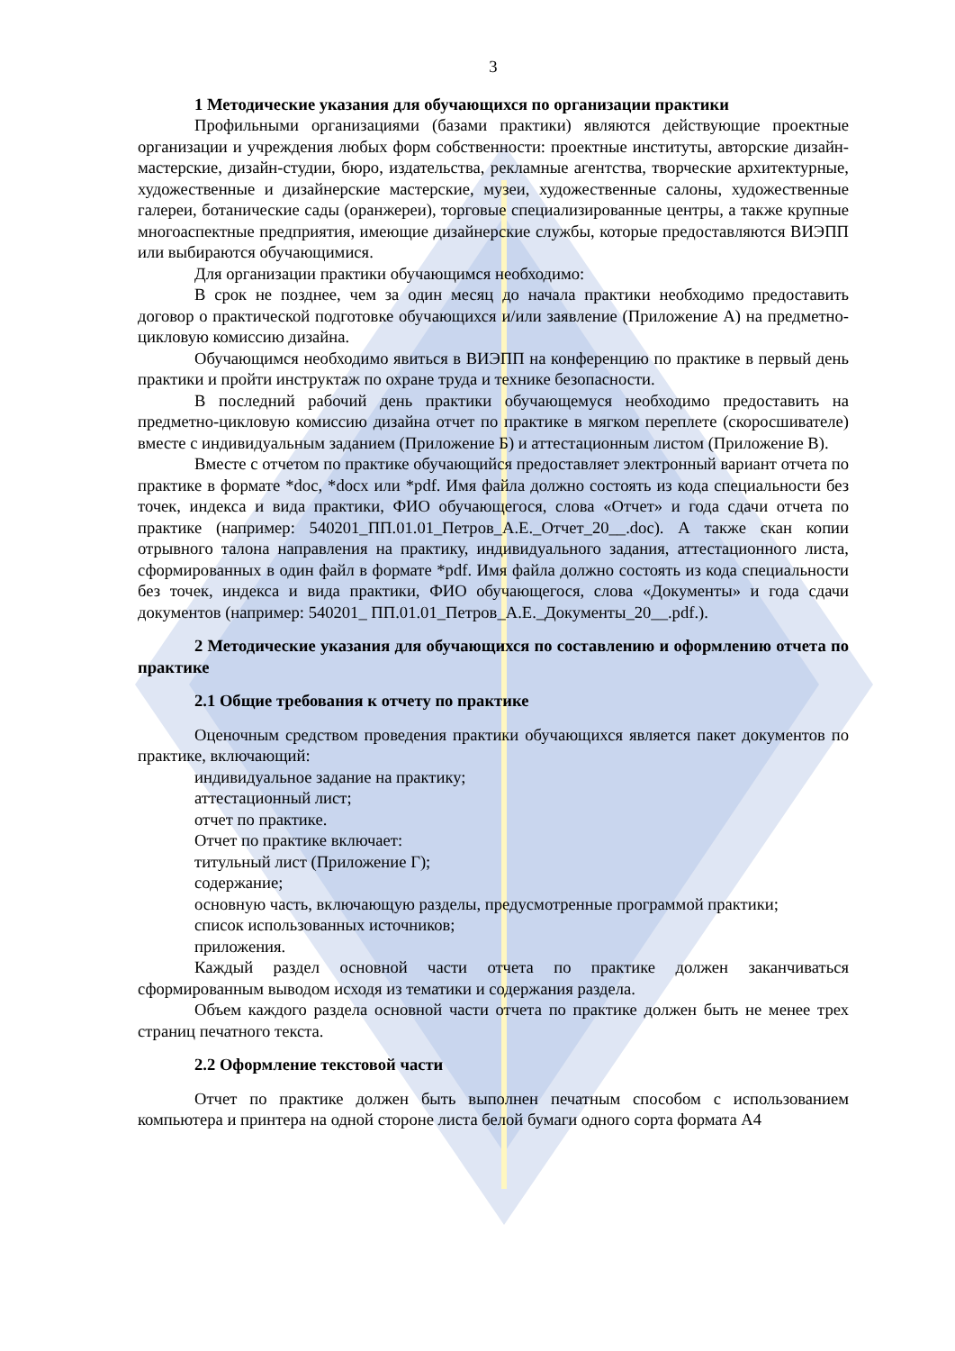3
1 Методические указания для обучающихся по организации практики
Профильными организациями (базами практики) являются действующие проектные организации и учреждения любых форм собственности: проектные институты, авторские дизайн-мастерские, дизайн-студии, бюро, издательства, рекламные агентства, творческие архитектурные, художественные и дизайнерские мастерские, музеи, художественные салоны, художественные галереи, ботанические сады (оранжереи), торговые специализированные центры, а также крупные многоаспектные предприятия, имеющие дизайнерские службы, которые предоставляются ВИЭПП или выбираются обучающимися.
Для организации практики обучающимся необходимо:
В срок не позднее, чем за один месяц до начала практики необходимо предоставить договор о практической подготовке обучающихся и/или заявление (Приложение А) на предметно-цикловую комиссию дизайна.
Обучающимся необходимо явиться в ВИЭПП на конференцию по практике в первый день практики и пройти инструктаж по охране труда и технике безопасности.
В последний рабочий день практики обучающемуся необходимо предоставить на предметно-цикловую комиссию дизайна отчет по практике в мягком переплете (скоросшивателе) вместе с индивидуальным заданием (Приложение Б) и аттестационным листом (Приложение В).
Вместе с отчетом по практике обучающийся предоставляет электронный вариант отчета по практике в формате *doc, *docx или *pdf. Имя файла должно состоять из кода специальности без точек, индекса и вида практики, ФИО обучающегося, слова «Отчет» и года сдачи отчета по практике (например: 540201_ПП.01.01_Петров_А.Е._Отчет_20__.doc). А также скан копии отрывного талона направления на практику, индивидуального задания, аттестационного листа, сформированных в один файл в формате *pdf. Имя файла должно состоять из кода специальности без точек, индекса и вида практики, ФИО обучающегося, слова «Документы» и года сдачи документов (например: 540201_ ПП.01.01_Петров_А.Е._Документы_20__.pdf.).
2 Методические указания для обучающихся по составлению и оформлению отчета по практике
2.1 Общие требования к отчету по практике
Оценочным средством проведения практики обучающихся является пакет документов по практике, включающий:
индивидуальное задание на практику;
аттестационный лист;
отчет по практике.
Отчет по практике включает:
титульный лист (Приложение Г);
содержание;
основную часть, включающую разделы, предусмотренные программой практики;
список использованных источников;
приложения.
Каждый раздел основной части отчета по практике должен заканчиваться сформированным выводом исходя из тематики и содержания раздела.
Объем каждого раздела основной части отчета по практике должен быть не менее трех страниц печатного текста.
2.2 Оформление текстовой части
Отчет по практике должен быть выполнен печатным способом с использованием компьютера и принтера на одной стороне листа белой бумаги одного сорта формата А4